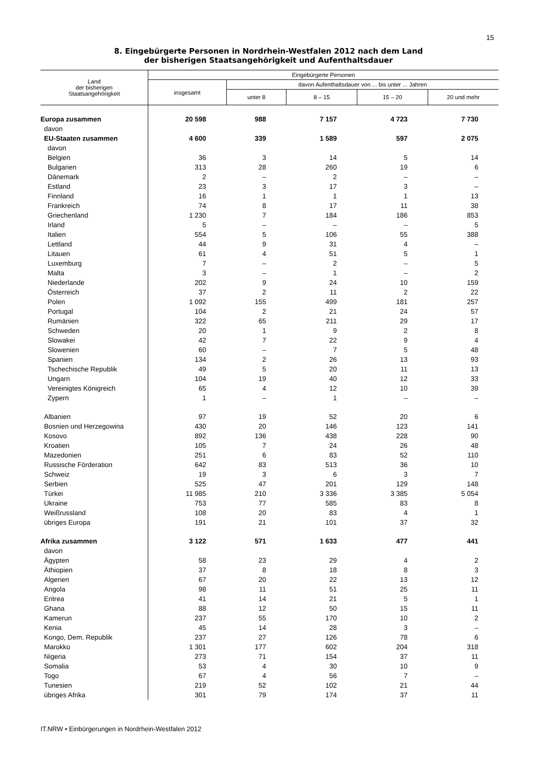15
8. Eingebürgerte Personen in Nordrhein-Westfalen 2012 nach dem Land
der bisherigen Staatsangehörigkeit und Aufenthaltsdauer
| Land der bisherigen Staatsangehörigkeit | Eingebürgerte Personen | | | | |
| --- | --- | --- | --- | --- | --- |
| | insgesamt | davon Aufenthaltsdauer von ... bis unter ... Jahren | | | |
| | | unter 8 | 8 – 15 | 15 – 20 | 20 und mehr |
| Europa zusammen | 20 598 | 988 | 7 157 | 4 723 | 7 730 |
| davon | | | | | |
| EU-Staaten zusammen | 4 600 | 339 | 1 589 | 597 | 2 075 |
| davon | | | | | |
| Belgien | 36 | 3 | 14 | 5 | 14 |
| Bulgarien | 313 | 28 | 260 | 19 | 6 |
| Dänemark | 2 | – | 2 | – | – |
| Estland | 23 | 3 | 17 | 3 | – |
| Finnland | 16 | 1 | 1 | 1 | 13 |
| Frankreich | 74 | 8 | 17 | 11 | 38 |
| Griechenland | 1 230 | 7 | 184 | 186 | 853 |
| Irland | 5 | – | – | – | 5 |
| Italien | 554 | 5 | 106 | 55 | 388 |
| Lettland | 44 | 9 | 31 | 4 | – |
| Litauen | 61 | 4 | 51 | 5 | 1 |
| Luxemburg | 7 | – | 2 | – | 5 |
| Malta | 3 | – | 1 | – | 2 |
| Niederlande | 202 | 9 | 24 | 10 | 159 |
| Österreich | 37 | 2 | 11 | 2 | 22 |
| Polen | 1 092 | 155 | 499 | 181 | 257 |
| Portugal | 104 | 2 | 21 | 24 | 57 |
| Rumänien | 322 | 65 | 211 | 29 | 17 |
| Schweden | 20 | 1 | 9 | 2 | 8 |
| Slowakei | 42 | 7 | 22 | 9 | 4 |
| Slowenien | 60 | – | 7 | 5 | 48 |
| Spanien | 134 | 2 | 26 | 13 | 93 |
| Tschechische Republik | 49 | 5 | 20 | 11 | 13 |
| Ungarn | 104 | 19 | 40 | 12 | 33 |
| Vereinigtes Königreich | 65 | 4 | 12 | 10 | 39 |
| Zypern | 1 | – | 1 | – | – |
| Albanien | 97 | 19 | 52 | 20 | 6 |
| Bosnien und Herzegowina | 430 | 20 | 146 | 123 | 141 |
| Kosovo | 892 | 136 | 438 | 228 | 90 |
| Kroatien | 105 | 7 | 24 | 26 | 48 |
| Mazedonien | 251 | 6 | 83 | 52 | 110 |
| Russische Förderation | 642 | 83 | 513 | 36 | 10 |
| Schweiz | 19 | 3 | 6 | 3 | 7 |
| Serbien | 525 | 47 | 201 | 129 | 148 |
| Türkei | 11 985 | 210 | 3 336 | 3 385 | 5 054 |
| Ukraine | 753 | 77 | 585 | 83 | 8 |
| Weißrussland | 108 | 20 | 83 | 4 | 1 |
| übriges Europa | 191 | 21 | 101 | 37 | 32 |
| Afrika zusammen | 3 122 | 571 | 1 633 | 477 | 441 |
| davon | | | | | |
| Ägypten | 58 | 23 | 29 | 4 | 2 |
| Äthiopien | 37 | 8 | 18 | 8 | 3 |
| Algerien | 67 | 20 | 22 | 13 | 12 |
| Angola | 98 | 11 | 51 | 25 | 11 |
| Eritrea | 41 | 14 | 21 | 5 | 1 |
| Ghana | 88 | 12 | 50 | 15 | 11 |
| Kamerun | 237 | 55 | 170 | 10 | 2 |
| Kenia | 45 | 14 | 28 | 3 | – |
| Kongo, Dem. Republik | 237 | 27 | 126 | 78 | 6 |
| Marokko | 1 301 | 177 | 602 | 204 | 318 |
| Nigeria | 273 | 71 | 154 | 37 | 11 |
| Somalia | 53 | 4 | 30 | 10 | 9 |
| Togo | 67 | 4 | 56 | 7 | – |
| Tunesien | 219 | 52 | 102 | 21 | 44 |
| übriges Afrika | 301 | 79 | 174 | 37 | 11 |
IT.NRW • Einbürgerungen in Nordrhein-Westfalen 2012